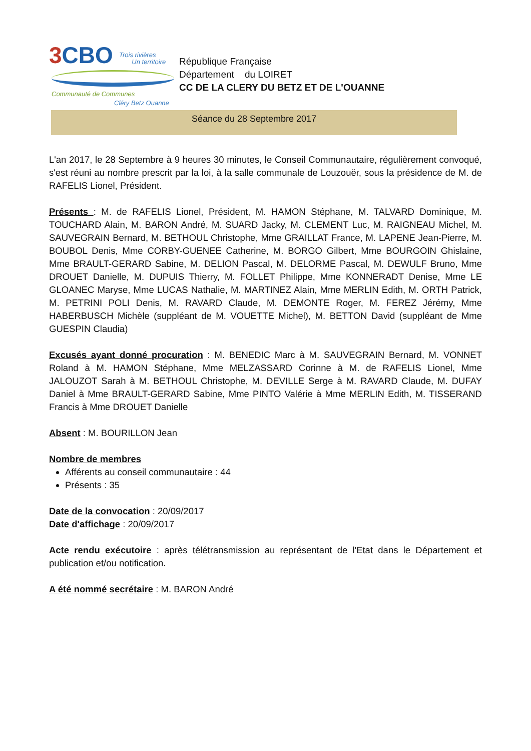3CBO
Trois rivières
Un territoire
Communauté de Communes
Cléry Betz Ouanne
République Française
Département du LOIRET
CC DE LA CLERY DU BETZ ET DE L'OUANNE
Séance du 28 Septembre 2017
L'an 2017, le 28 Septembre à 9 heures 30 minutes, le Conseil Communautaire, régulièrement convoqué, s'est réuni au nombre prescrit par la loi, à la salle communale de Louzouër, sous la présidence de M. de RAFELIS Lionel, Président.
Présents : M. de RAFELIS Lionel, Président, M. HAMON Stéphane, M. TALVARD Dominique, M. TOUCHARD Alain, M. BARON André, M. SUARD Jacky, M. CLEMENT Luc, M. RAIGNEAU Michel, M. SAUVEGRAIN Bernard, M. BETHOUL Christophe, Mme GRAILLAT France, M. LAPENE Jean-Pierre, M. BOUBOL Denis, Mme CORBY-GUENEE Catherine, M. BORGO Gilbert, Mme BOURGOIN Ghislaine, Mme BRAULT-GERARD Sabine, M. DELION Pascal, M. DELORME Pascal, M. DEWULF Bruno, Mme DROUET Danielle, M. DUPUIS Thierry, M. FOLLET Philippe, Mme KONNERADT Denise, Mme LE GLOANEC Maryse, Mme LUCAS Nathalie, M. MARTINEZ Alain, Mme MERLIN Edith, M. ORTH Patrick, M. PETRINI POLI Denis, M. RAVARD Claude, M. DEMONTE Roger, M. FEREZ Jérémy, Mme HABERBUSCH Michèle (suppléant de M. VOUETTE Michel), M. BETTON David (suppléant de Mme GUESPIN Claudia)
Excusés ayant donné procuration : M. BENEDIC Marc à M. SAUVEGRAIN Bernard, M. VONNET Roland à M. HAMON Stéphane, Mme MELZASSARD Corinne à M. de RAFELIS Lionel, Mme JALOUZOT Sarah à M. BETHOUL Christophe, M. DEVILLE Serge à M. RAVARD Claude, M. DUFAY Daniel à Mme BRAULT-GERARD Sabine, Mme PINTO Valérie à Mme MERLIN Edith, M. TISSERAND Francis à Mme DROUET Danielle
Absent : M. BOURILLON Jean
Nombre de membres
Afférents au conseil communautaire : 44
Présents : 35
Date de la convocation : 20/09/2017
Date d'affichage : 20/09/2017
Acte rendu exécutoire : après télétransmission au représentant de l'Etat dans le Département et publication et/ou notification.
A été nommé secrétaire : M. BARON André